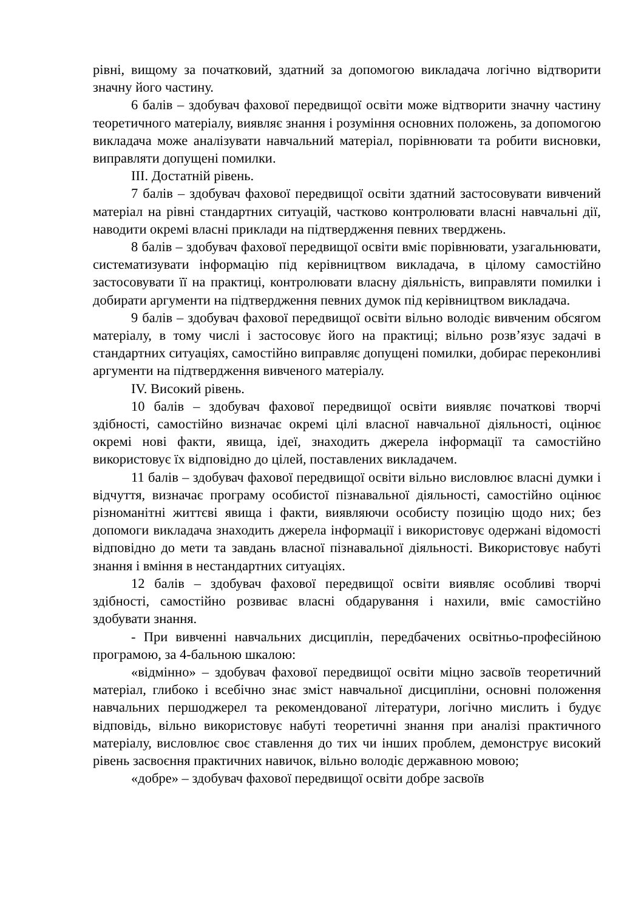рівні, вищому за початковий, здатний за допомогою викладача логічно відтворити значну його частину.
6 балів – здобувач фахової передвищої освіти може відтворити значну частину теоретичного матеріалу, виявляє знання і розуміння основних положень, за допомогою викладача може аналізувати навчальний матеріал, порівнювати та робити висновки, виправляти допущені помилки.
ІІІ. Достатній рівень.
7 балів – здобувач фахової передвищої освіти здатний застосовувати вивчений матеріал на рівні стандартних ситуацій, частково контролювати власні навчальні дії, наводити окремі власні приклади на підтвердження певних тверджень.
8 балів – здобувач фахової передвищої освіти вміє порівнювати, узагальнювати, систематизувати інформацію під керівництвом викладача, в цілому самостійно застосовувати її на практиці, контролювати власну діяльність, виправляти помилки і добирати аргументи на підтвердження певних думок під керівництвом викладача.
9 балів – здобувач фахової передвищої освіти вільно володіє вивченим обсягом матеріалу, в тому числі і застосовує його на практиці; вільно розв’язує задачі в стандартних ситуаціях, самостійно виправляє допущені помилки, добирає переконливі аргументи на підтвердження вивченого матеріалу.
IV. Високий рівень.
10 балів – здобувач фахової передвищої освіти виявляє початкові творчі здібності, самостійно визначає окремі цілі власної навчальної діяльності, оцінює окремі нові факти, явища, ідеї, знаходить джерела інформації та самостійно використовує їх відповідно до цілей, поставлених викладачем.
11 балів – здобувач фахової передвищої освіти вільно висловлює власні думки і відчуття, визначає програму особистої пізнавальної діяльності, самостійно оцінює різноманітні життєві явища і факти, виявляючи особисту позицію щодо них; без допомоги викладача знаходить джерела інформації і використовує одержані відомості відповідно до мети та завдань власної пізнавальної діяльності. Використовує набуті знання і вміння в нестандартних ситуаціях.
12 балів – здобувач фахової передвищої освіти виявляє особливі творчі здібності, самостійно розвиває власні обдарування і нахили, вміє самостійно здобувати знання.
- При вивченні навчальних дисциплін, передбачених освітньо-професійною програмою, за 4-бальною шкалою:
«відмінно» – здобувач фахової передвищої освіти міцно засвоїв теоретичний матеріал, глибоко і всебічно знає зміст навчальної дисципліни, основні положення навчальних першоджерел та рекомендованої літератури, логічно мислить і будує відповідь, вільно використовує набуті теоретичні знання при аналізі практичного матеріалу, висловлює своє ставлення до тих чи інших проблем, демонструє високий рівень засвоєння практичних навичок, вільно володіє державною мовою;
«добре» – здобувач фахової передвищої освіти добре засвоїв